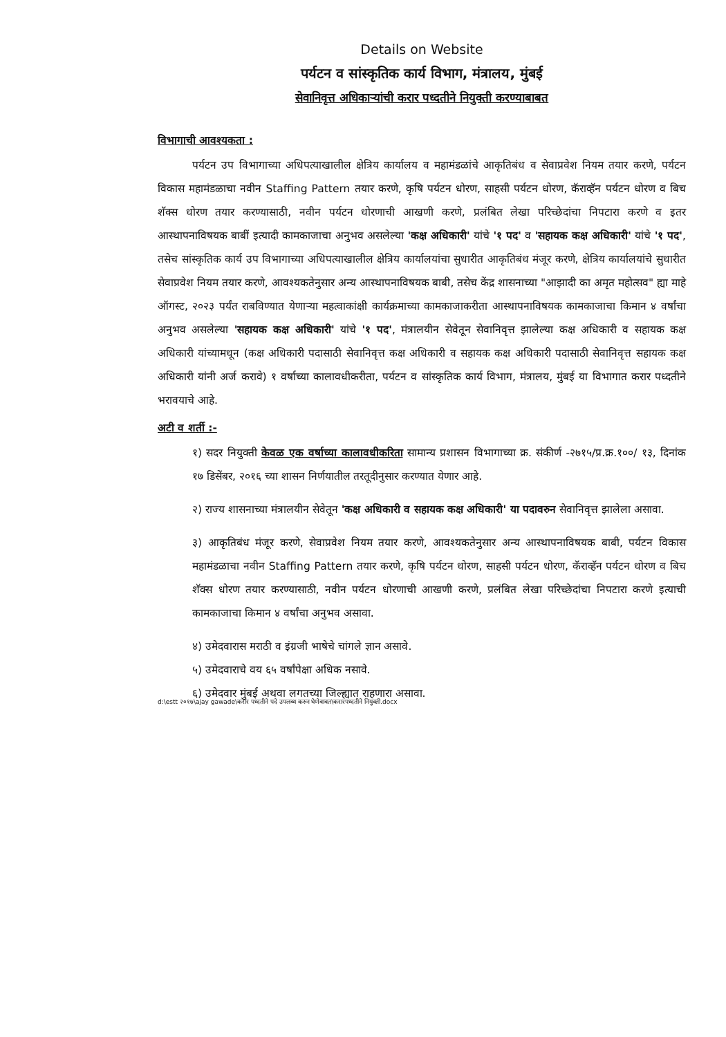Details on Website
पर्यटन व सांस्कृतिक कार्य विभाग, मंत्रालय, मुंबई
सेवानिवृत्त अधिकाऱ्यांची करार पध्दतीने नियुक्ती करण्याबाबत
विभागाची आवश्यकता :
पर्यटन उप विभागाच्या अधिपत्याखालील क्षेत्रिय कार्यालय व महामंडळांचे आकृतिबंध व सेवाप्रवेश नियम तयार करणे, पर्यटन विकास महामंडळाचा नवीन Staffing Pattern तयार करणे, कृषि पर्यटन धोरण, साहसी पर्यटन धोरण, कॅराव्हॅन पर्यटन धोरण व बिच शॅक्स धोरण तयार करण्यासाठी, नवीन पर्यटन धोरणाची आखणी करणे, प्रलंबित लेखा परिच्छेदांचा निपटारा करणे व इतर आस्थापनाविषयक बाबीं इत्यादी कामकाजाचा अनुभव असलेल्या 'कक्ष अधिकारी' यांचे '१ पद' व 'सहायक कक्ष अधिकारी' यांचे '१ पद', तसेच सांस्कृतिक कार्य उप विभागाच्या अधिपत्याखालील क्षेत्रिय कार्यालयांचा सुधारीत आकृतिबंध मंजूर करणे, क्षेत्रिय कार्यालयांचे सुधारीत सेवाप्रवेश नियम तयार करणे, आवश्यकतेनुसार अन्य आस्थापनाविषयक बाबी, तसेच केंद्र शासनाच्या "आझादी का अमृत महोत्सव" ह्या माहे ऑगस्ट, २०२३ पर्यंत राबविण्यात येणाऱ्या महत्वाकांक्षी कार्यक्रमाच्या कामकाजाकरीता आस्थापनाविषयक कामकाजाचा किमान ४ वर्षांचा अनुभव असलेल्या 'सहायक कक्ष अधिकारी' यांचे '१ पद', मंत्रालयीन सेवेतून सेवानिवृत्त झालेल्या कक्ष अधिकारी व सहायक कक्ष अधिकारी यांच्यामधून (कक्ष अधिकारी पदासाठी सेवानिवृत्त कक्ष अधिकारी व सहायक कक्ष अधिकारी पदासाठी सेवानिवृत्त सहायक कक्ष अधिकारी यांनी अर्ज करावे) १ वर्षाच्या कालावधीकरीता, पर्यटन व सांस्कृतिक कार्य विभाग, मंत्रालय, मुंबई या विभागात करार पध्दतीने भरावयाचे आहे.
अटी व शर्ती :-
१) सदर नियुक्ती केवळ एक वर्षाच्या कालावधीकरिता सामान्य प्रशासन विभागाच्या क्र. संकीर्ण -२७१५/प्र.क्र.१००/ १३, दिनांक १७ डिसेंबर, २०१६ च्या शासन निर्णयातील तरतूदीनुसार करण्यात येणार आहे.
२) राज्य शासनाच्या मंत्रालयीन सेवेतून 'कक्ष अधिकारी व सहायक कक्ष अधिकारी' या पदावरुन सेवानिवृत्त झालेला असावा.
३) आकृतिबंध मंजूर करणे, सेवाप्रवेश नियम तयार करणे, आवश्यकतेनुसार अन्य आस्थापनाविषयक बाबी, पर्यटन विकास महामंडळाचा नवीन Staffing Pattern तयार करणे, कृषि पर्यटन धोरण, साहसी पर्यटन धोरण, कॅराव्हॅन पर्यटन धोरण व बिच शॅक्स धोरण तयार करण्यासाठी, नवीन पर्यटन धोरणाची आखणी करणे, प्रलंबित लेखा परिच्छेदांचा निपटारा करणे इत्याची कामकाजाचा किमान ४ वर्षांचा अनुभव असावा.
४) उमेदवारास मराठी व इंग्रजी भाषेचे चांगले ज्ञान असावे.
५) उमेदवाराचे वय ६५ वर्षांपेक्षा अधिक नसावे.
६) उमेदवार मुंबई अथवा लगतच्या जिल्ह्यात राहणारा असावा.
d:\estt २०१७\ajay gawade\करार पध्दतीने पदे उपलब्ध करुन घेणेबाबत\करारपध्दतीने नियुक्ती.docx